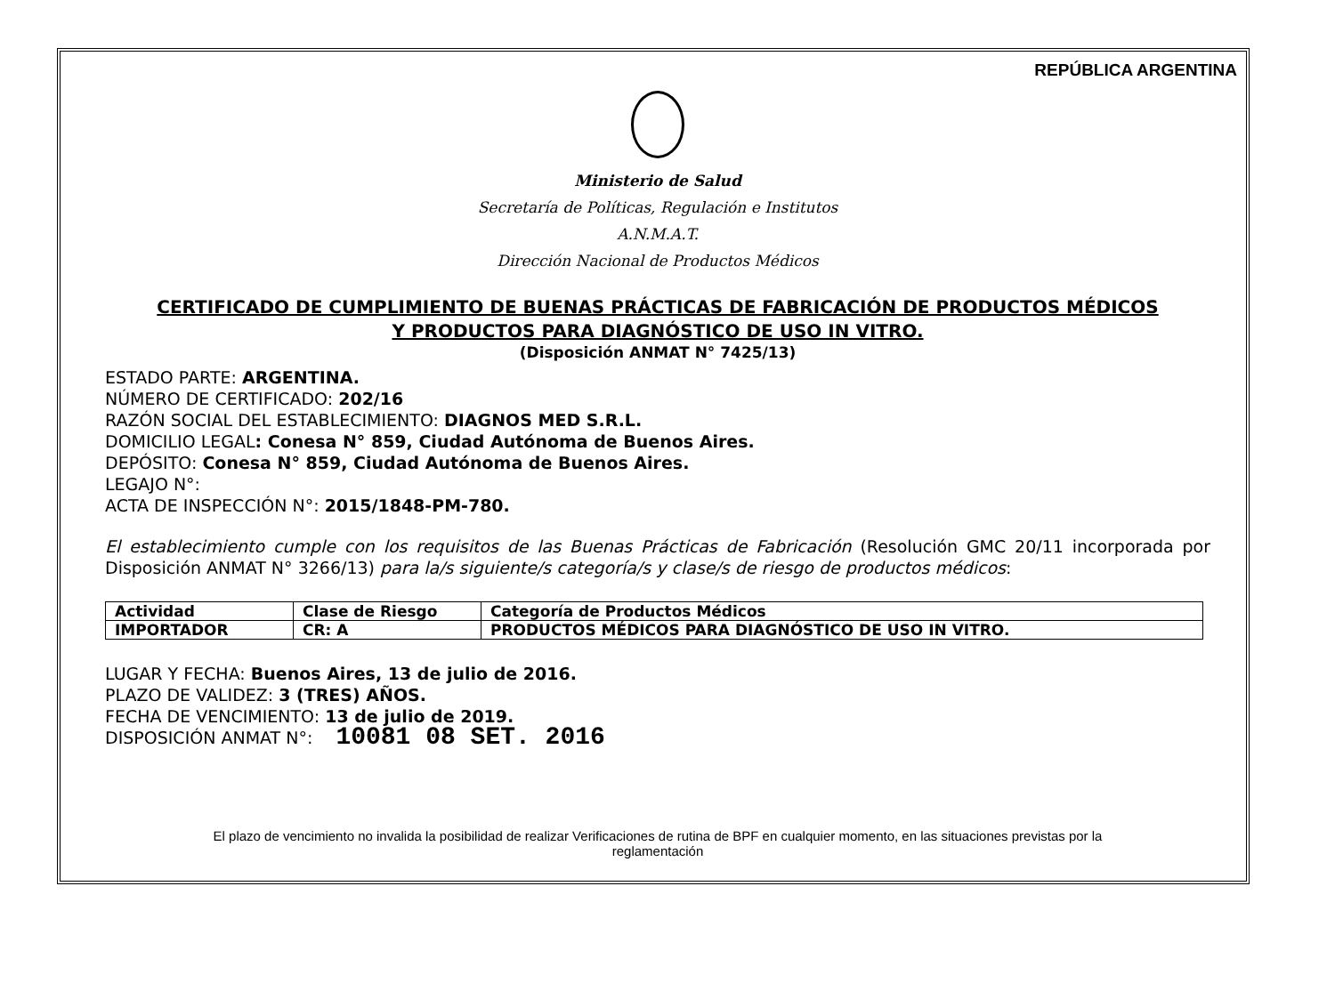REPÚBLICA ARGENTINA
Ministerio de Salud
Secretaría de Políticas, Regulación e Institutos
A.N.M.A.T.
Dirección Nacional de Productos Médicos
CERTIFICADO DE CUMPLIMIENTO DE BUENAS PRÁCTICAS DE FABRICACIÓN DE PRODUCTOS MÉDICOS
Y PRODUCTOS PARA DIAGNÓSTICO DE USO IN VITRO.
(Disposición ANMAT N° 7425/13)
ESTADO PARTE: ARGENTINA.
NÚMERO DE CERTIFICADO: 202/16
RAZÓN SOCIAL DEL ESTABLECIMIENTO: DIAGNOS MED S.R.L.
DOMICILIO LEGAL: Conesa N° 859, Ciudad Autónoma de Buenos Aires.
DEPÓSITO: Conesa N° 859, Ciudad Autónoma de Buenos Aires.
LEGAJO N°:
ACTA DE INSPECCIÓN N°: 2015/1848-PM-780.
El establecimiento cumple con los requisitos de las Buenas Prácticas de Fabricación (Resolución GMC 20/11 incorporada por Disposición ANMAT N° 3266/13) para la/s siguiente/s categoría/s y clase/s de riesgo de productos médicos:
| Actividad | Clase de Riesgo | Categoría de Productos Médicos |
| --- | --- | --- |
| IMPORTADOR | CR: A | PRODUCTOS MÉDICOS PARA DIAGNÓSTICO DE USO IN VITRO. |
LUGAR Y FECHA: Buenos Aires, 13 de julio de 2016.
PLAZO DE VALIDEZ: 3 (TRES) AÑOS.
FECHA DE VENCIMIENTO: 13 de julio de 2019.
DISPOSICIÓN ANMAT N°: 10081 08 SET. 2016
El plazo de vencimiento no invalida la posibilidad de realizar Verificaciones de rutina de BPF en cualquier momento, en las situaciones previstas por la
reglamentación